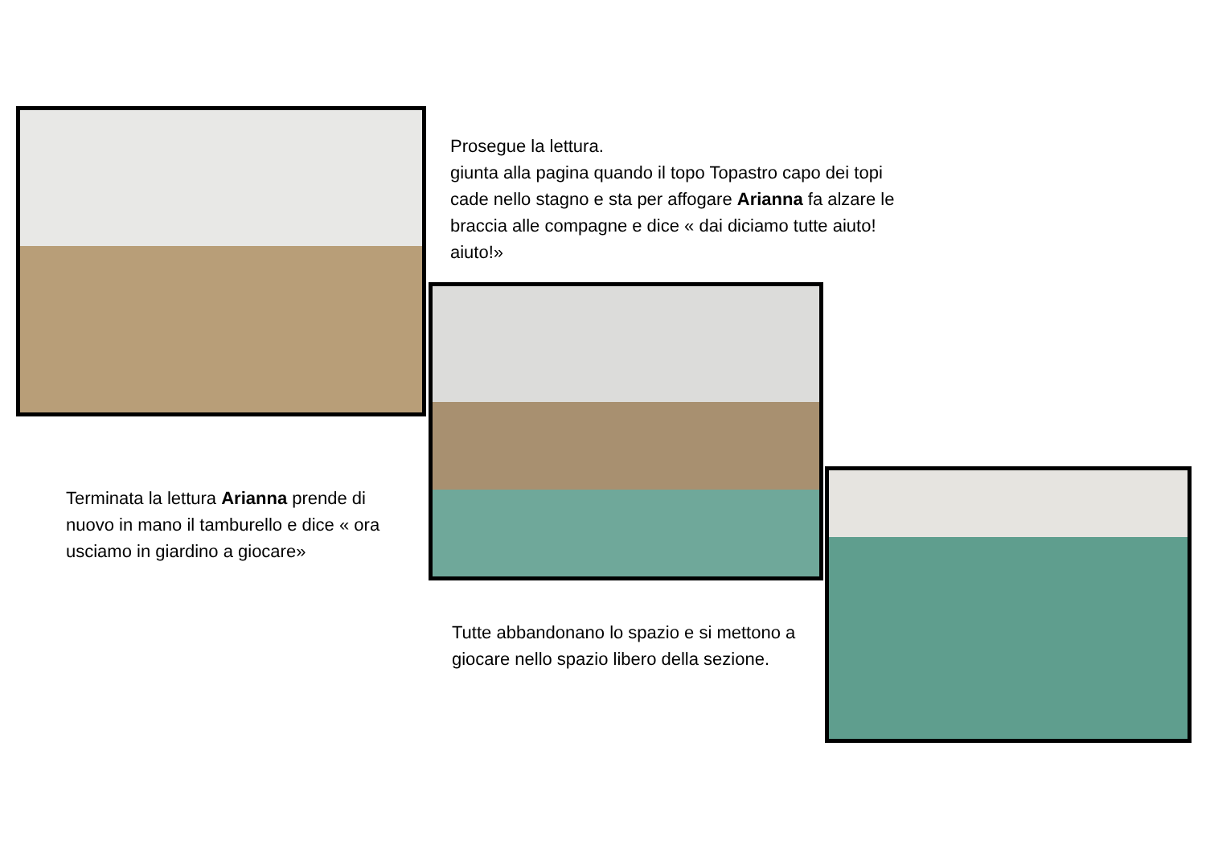Prosegue la lettura.
giunta alla pagina quando il topo Topastro capo dei topi cade nello stagno e sta per affogare Arianna fa alzare le braccia alle compagne e dice « dai diciamo tutte aiuto! aiuto!»
Terminata la lettura Arianna prende di nuovo in mano il tamburello e dice « ora usciamo in giardino a giocare»
Tutte abbandonano lo spazio e si mettono a giocare nello spazio libero della sezione.